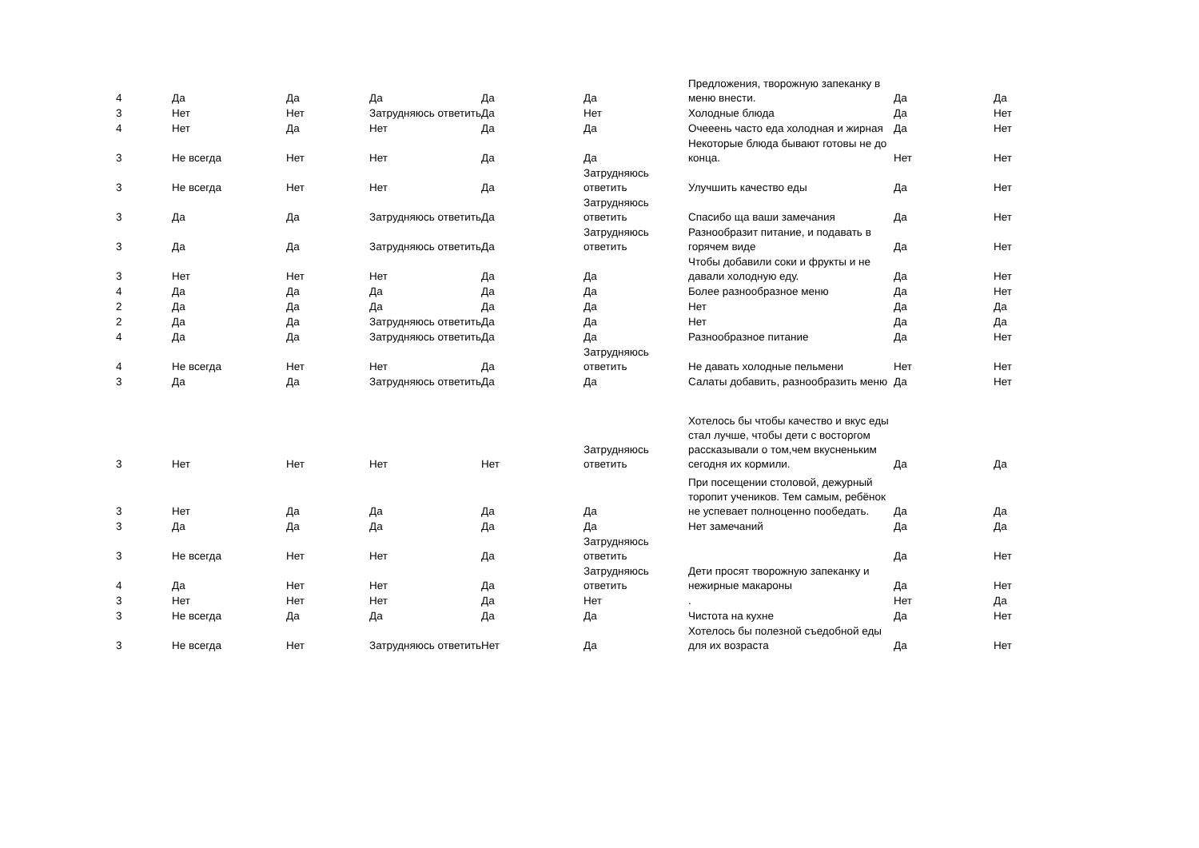| 4 | Да | Да | Да | Да | Да | Предложения, творожную запеканку в меню внести. | Да | Да |
| 3 | Нет | Нет | Затрудняюсь ответить | Да | Нет | Холодные блюда | Да | Нет |
| 4 | Нет | Да | Нет | Да | Да | Очееень часто еда холодная и жирная | Да | Нет |
| 3 | Не всегда | Нет | Нет | Да | Да | Некоторые блюда бывают готовы не до конца. | Нет | Нет |
| 3 | Не всегда | Нет | Нет | Да | Затрудняюсь ответить | Улучшить качество еды | Да | Нет |
| 3 | Да | Да | Затрудняюсь ответить | Да | Затрудняюсь ответить | Спасибо ща ваши замечания | Да | Нет |
| 3 | Да | Да | Затрудняюсь ответить | Да | Затрудняюсь ответить | Разнообразит питание, и подавать в горячем виде | Да | Нет |
| 3 | Нет | Нет | Нет | Да | Да | Чтобы добавили соки и фрукты и не давали холодную еду. | Да | Нет |
| 4 | Да | Да | Да | Да | Да | Более разнообразное меню | Да | Нет |
| 2 | Да | Да | Да | Да | Да | Нет | Да | Да |
| 2 | Да | Да | Затрудняюсь ответить | Да | Да | Нет | Да | Да |
| 4 | Да | Да | Затрудняюсь ответить | Да | Да | Разнообразное питание | Да | Нет |
| 4 | Не всегда | Нет | Нет | Да | Затрудняюсь ответить | Не давать холодные пельмени | Нет | Нет |
| 3 | Да | Да | Затрудняюсь ответить | Да | Да | Салаты добавить, разнообразить меню | Да | Нет |
| 3 | Нет | Нет | Нет | Нет | Затрудняюсь ответить | Хотелось бы чтобы качество и вкус еды стал лучше, чтобы дети с восторгом рассказывали о том,чем вкусненьким сегодня их кормили. | Да | Да |
| 3 | Нет | Да | Да | Да | Да | При посещении столовой, дежурный торопит учеников. Тем самым, ребёнок не успевает полноценно пообедать. | Да | Да |
| 3 | Да | Да | Да | Да | Да | Нет замечаний | Да | Да |
| 3 | Не всегда | Нет | Нет | Да | Затрудняюсь ответить | | Да | Нет |
| 4 | Да | Нет | Нет | Да | Затрудняюсь ответить | Дети просят творожную запеканку и нежирные макароны | Да | Нет |
| 3 | Нет | Нет | Нет | Да | Нет | . | Нет | Да |
| 3 | Не всегда | Да | Да | Да | Да | Чистота на кухне | Да | Нет |
| 3 | Не всегда | Нет | Затрудняюсь ответить | Нет | Да | Хотелось бы полезной съедобной еды для их возраста | Да | Нет |